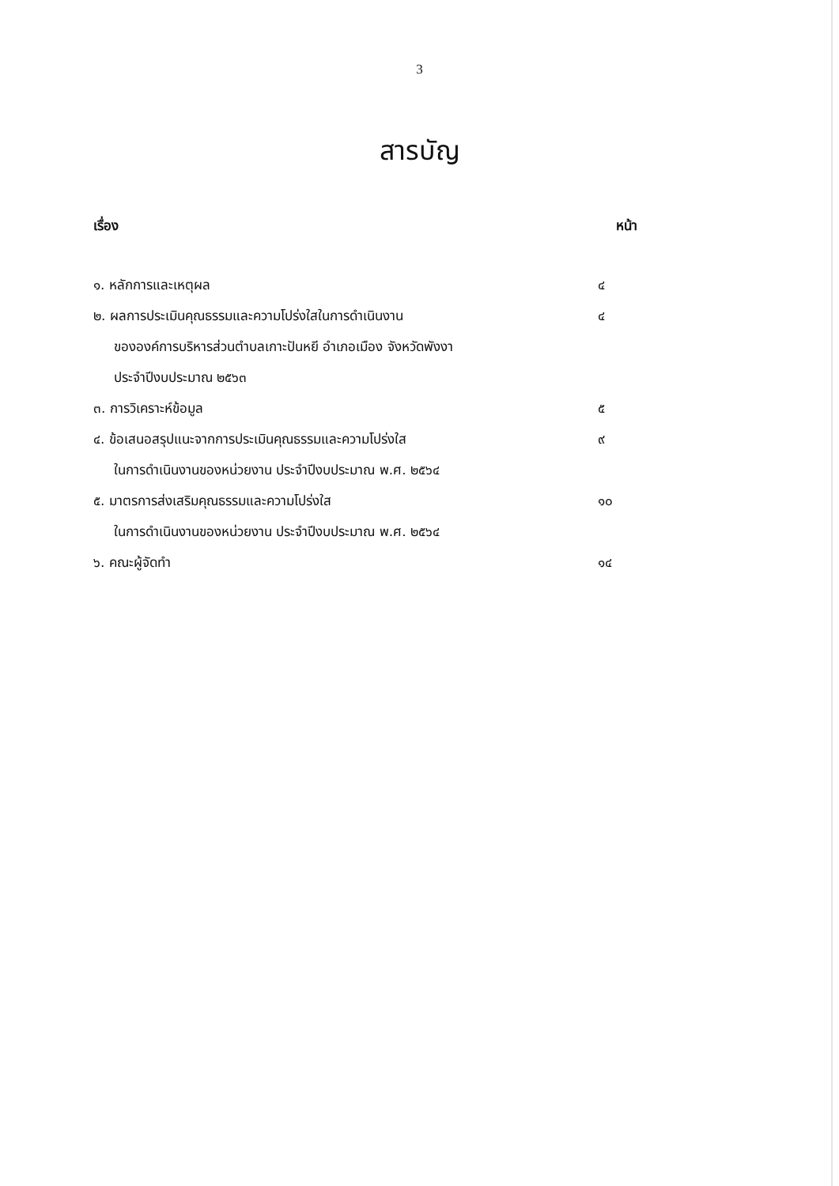3
สารบัญ
| เรื่อง | หน้า |
| --- | --- |
| ๑. หลักการและเหตุผล | ๔ |
| ๒. ผลการประเมินคุณธรรมและความโปร่งใสในการดำเนินงาน | ๔ |
| ขององค์การบริหารส่วนตำบลเกาะปันหยี อำเภอเมือง จังหวัดพังงา | |
| ประจำปีงบประมาณ ๒๕๖๓ | |
| ๓. การวิเคราะห์ข้อมูล | ๕ |
| ๔. ข้อเสนอสรุปแนะจากการประเมินคุณธรรมและความโปร่งใส | ๙ |
| ในการดำเนินงานของหน่วยงาน ประจำปีงบประมาณ พ.ศ. ๒๕๖๔ | |
| ๕. มาตรการส่งเสริมคุณธรรมและความโปร่งใส | ๑๐ |
| ในการดำเนินงานของหน่วยงาน ประจำปีงบประมาณ พ.ศ. ๒๕๖๔ | |
| ๖. คณะผู้จัดทำ | ๑๔ |